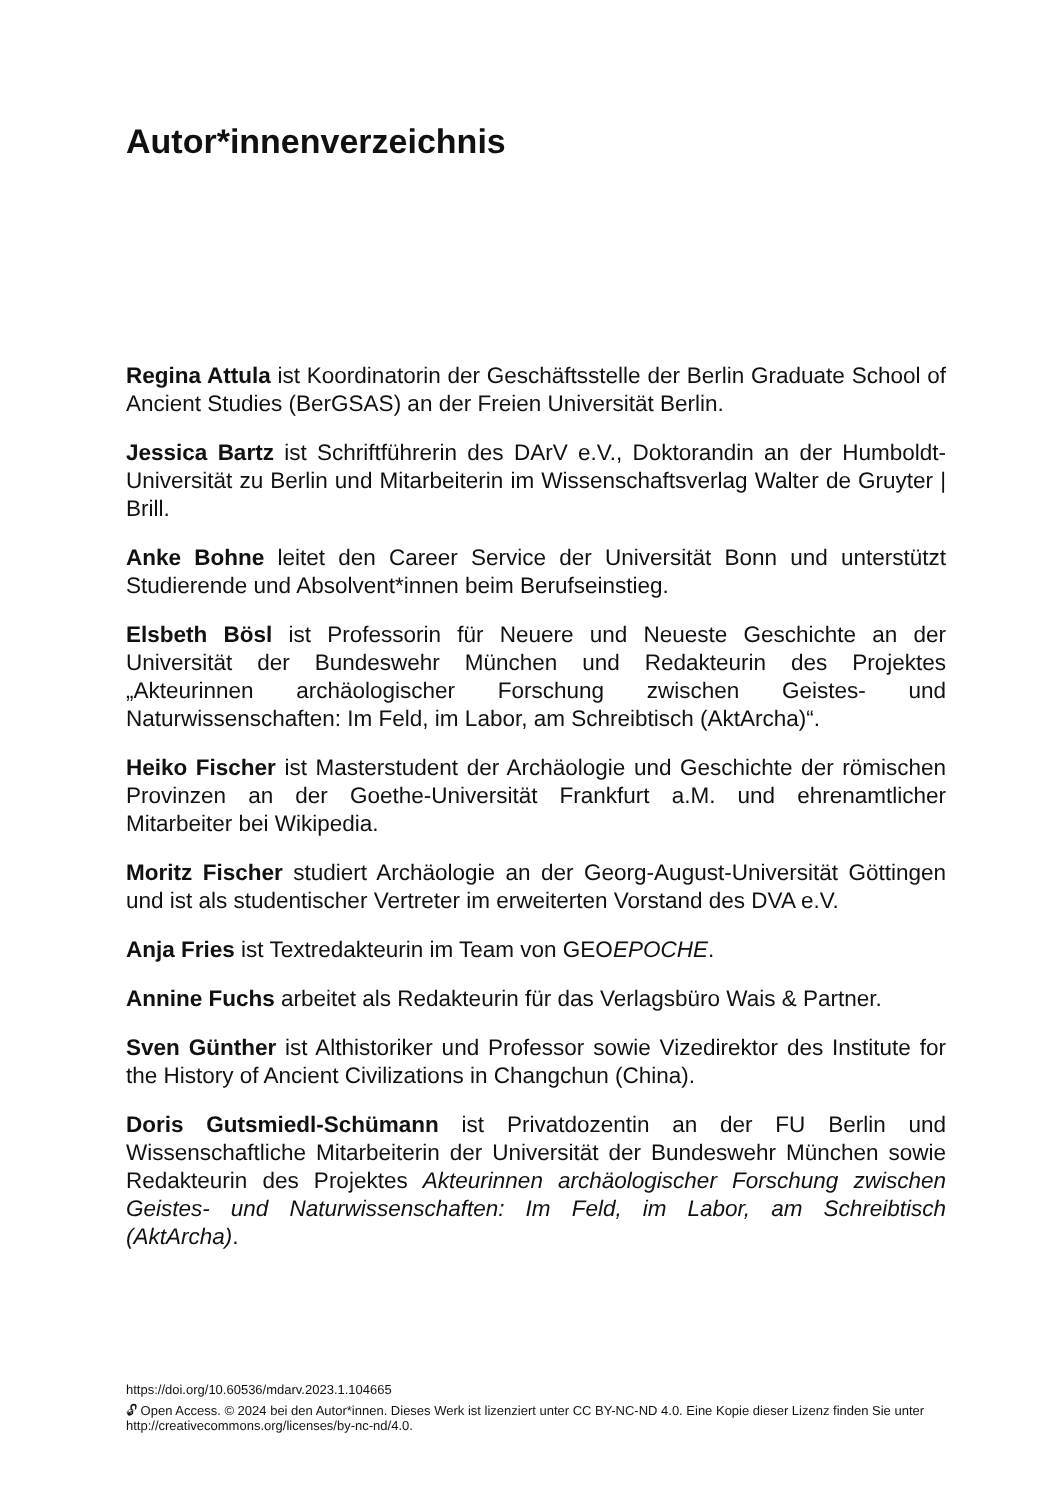Autor*innenverzeichnis
Regina Attula ist Koordinatorin der Geschäftsstelle der Berlin Graduate School of Ancient Studies (BerGSAS) an der Freien Universität Berlin.
Jessica Bartz ist Schriftführerin des DArV e.V., Doktorandin an der Humboldt-Universität zu Berlin und Mitarbeiterin im Wissenschaftsverlag Walter de Gruyter | Brill.
Anke Bohne leitet den Career Service der Universität Bonn und unterstützt Studierende und Absolvent*innen beim Berufseinstieg.
Elsbeth Bösl ist Professorin für Neuere und Neueste Geschichte an der Universität der Bundeswehr München und Redakteurin des Projektes „Akteurinnen archäologischer Forschung zwischen Geistes- und Naturwissenschaften: Im Feld, im Labor, am Schreibtisch (AktArcha)“.
Heiko Fischer ist Masterstudent der Archäologie und Geschichte der römischen Provinzen an der Goethe-Universität Frankfurt a.M. und ehrenamtlicher Mitarbeiter bei Wikipedia.
Moritz Fischer studiert Archäologie an der Georg-August-Universität Göttingen und ist als studentischer Vertreter im erweiterten Vorstand des DVA e.V.
Anja Fries ist Textredakteurin im Team von GEOEPOCHE.
Annine Fuchs arbeitet als Redakteurin für das Verlagsbüro Wais & Partner.
Sven Günther ist Althistoriker und Professor sowie Vizedirektor des Institute for the History of Ancient Civilizations in Changchun (China).
Doris Gutsmiedl-Schümann ist Privatdozentin an der FU Berlin und Wissenschaftliche Mitarbeiterin der Universität der Bundeswehr München sowie Redakteurin des Projektes Akteurinnen archäologischer Forschung zwischen Geistes- und Naturwissenschaften: Im Feld, im Labor, am Schreibtisch (AktArcha).
https://doi.org/10.60536/mdarv.2023.1.104665
🔓︎ Open Access. © 2024 bei den Autor*innen. Dieses Werk ist lizenziert unter CC BY-NC-ND 4.0. Eine Kopie dieser Lizenz finden Sie unter http://creativecommons.org/licenses/by-nc-nd/4.0.